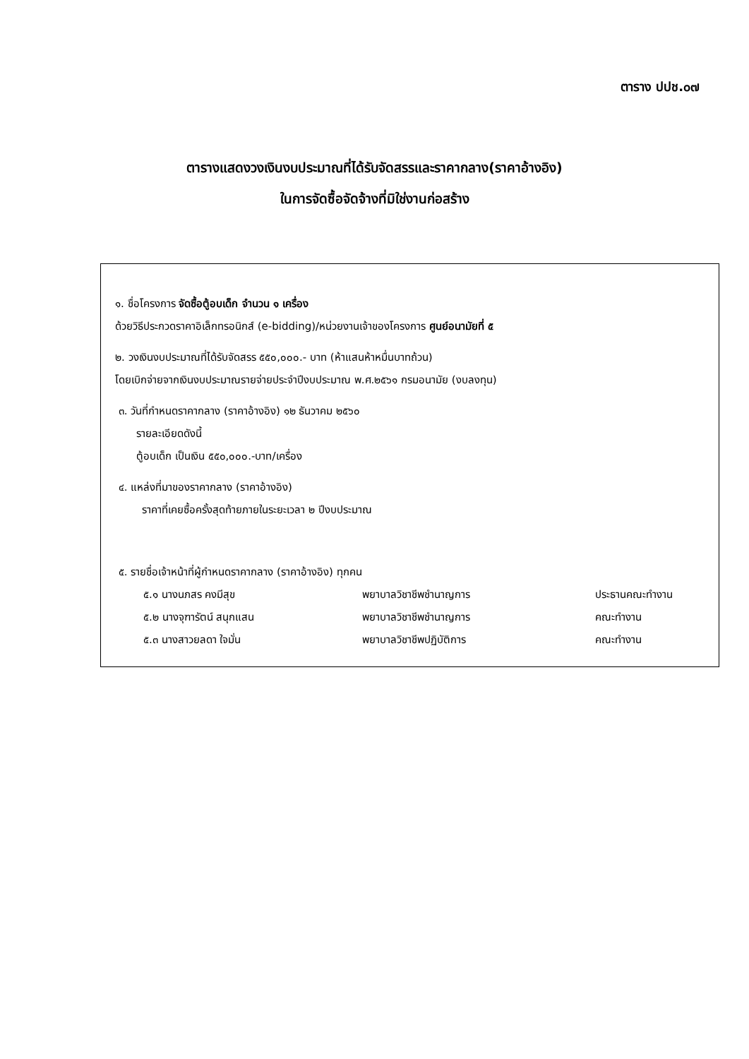ตาราง ปปช.๐๗
ตารางแสดงวงเงินงบประมาณที่ได้รับจัดสรรและราคากลาง(ราคาอ้างอิง)
ในการจัดซื้อจัดจ้างที่มิใช่งานก่อสร้าง
๑. ชื่อโครงการ จัดซื้อตู้อบเด็ก จำนวน ๑ เครื่อง
ด้วยวิธีประกวดราคาอิเล็กทรอนิกส์ (e-bidding)/หน่วยงานเจ้าของโครงการ ศูนย์อนามัยที่ ๕
๒. วงเงินงบประมาณที่ได้รับจัดสรร ๕๕๐,๐๐๐.- บาท (ห้าแสนห้าหมื่นบาทถ้วน)
โดยเบิกจ่ายจากเงินงบประมาณรายจ่ายประจำปีงบประมาณ พ.ศ.๒๕๖๑ กรมอนามัย (งบลงทุน)
๓. วันที่กำหนดราคากลาง (ราคาอ้างอิง) ๑๒ ธันวาคม ๒๕๖๐
รายละเอียดดังนี้
ตู้อบเด็ก เป็นเงิน ๕๕๐,๐๐๐.-บาท/เครื่อง
๔. แหล่งที่มาของราคากลาง (ราคาอ้างอิง)
ราคาที่เคยซื้อครั้งสุดท้ายภายในระยะเวลา ๒ ปีงบประมาณ
๕. รายชื่อเจ้าหน้าที่ผู้กำหนดราคากลาง (ราคาอ้างอิง) ทุกคน
| ๕.๑ นางนภสร คงมีสุข | พยาบาลวิชาชีพชำนาญการ | ประธานคณะทำงาน |
| ๕.๒ นางจุฑารัตน์ สนุกแสน | พยาบาลวิชาชีพชำนาญการ | คณะทำงาน |
| ๕.๓ นางสาวยลดา ใจมั่น | พยาบาลวิชาชีพปฏิบัติการ | คณะทำงาน |